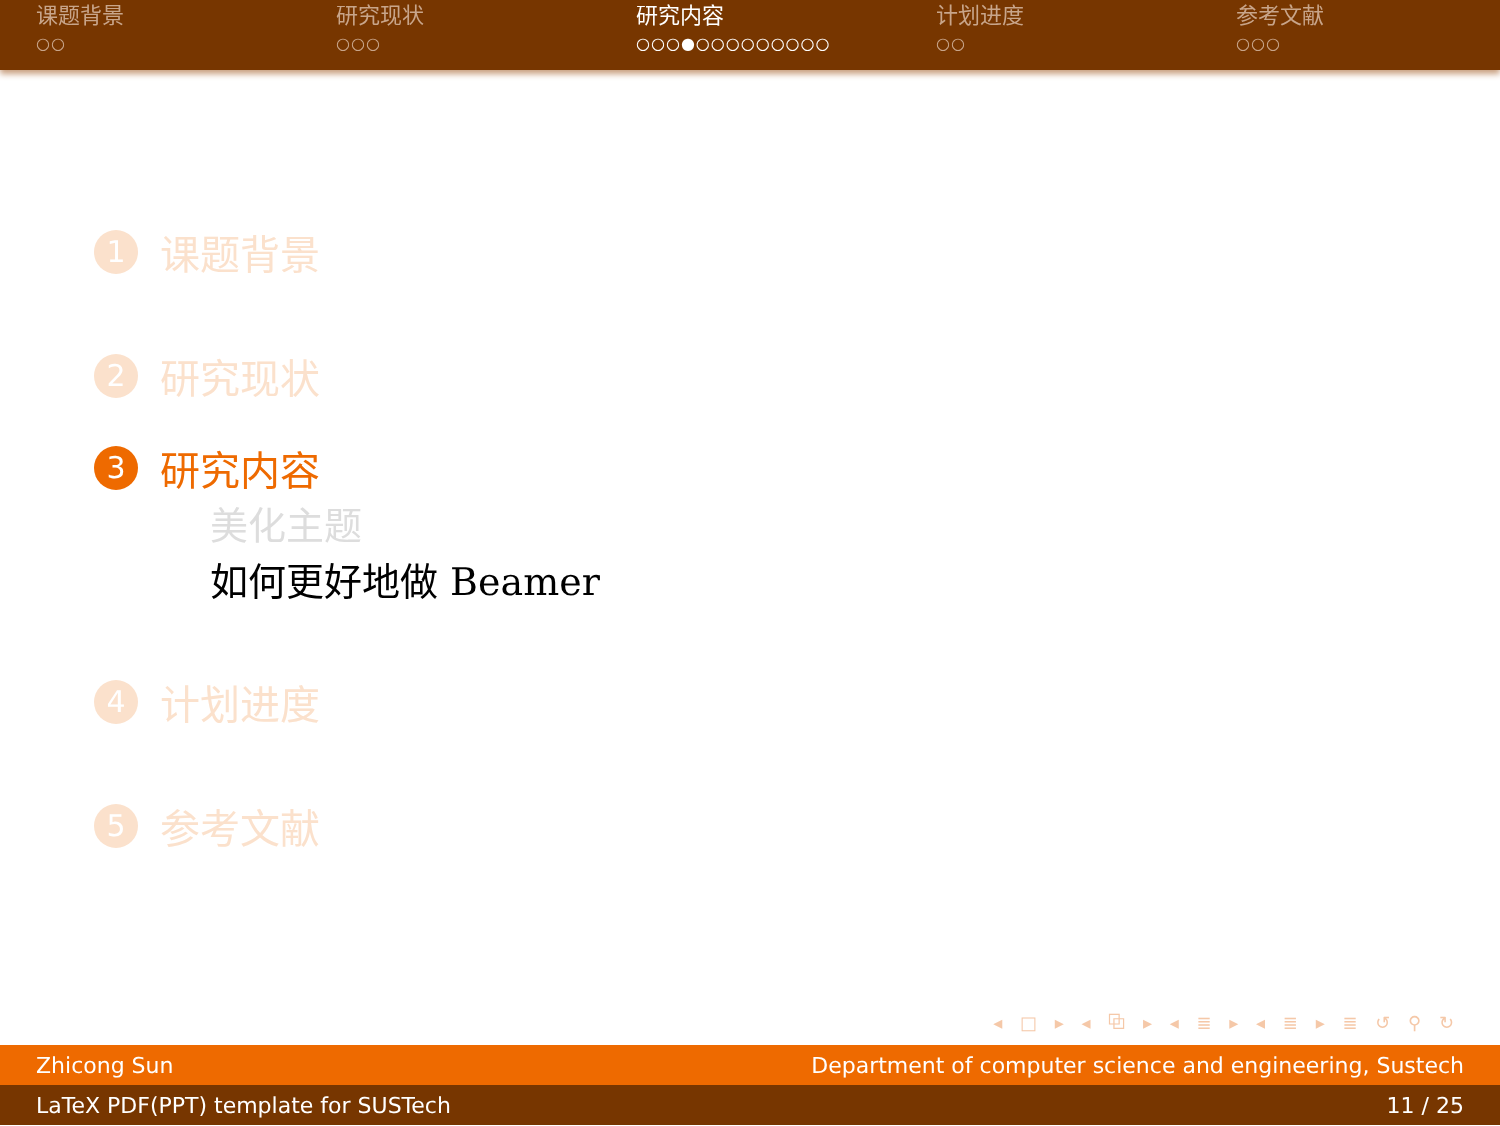课题背景
○○
研究现状
○○○
研究内容
○○○●○○○○○○○○○
计划进度
○○
参考文献
○○○
1 课题背景
2 研究现状
3 研究内容
美化主题
如何更好地做 Beamer
4 计划进度
5 参考文献
◂ □ ▸ ◂ ⧉ ▸ ◂ ≣ ▸ ◂ ≣ ▸ ≣ ↺ ⚲ ↻
Zhicong Sun Department of computer science and engineering, Sustech
LaTeX PDF(PPT) template for SUSTech 11 / 25